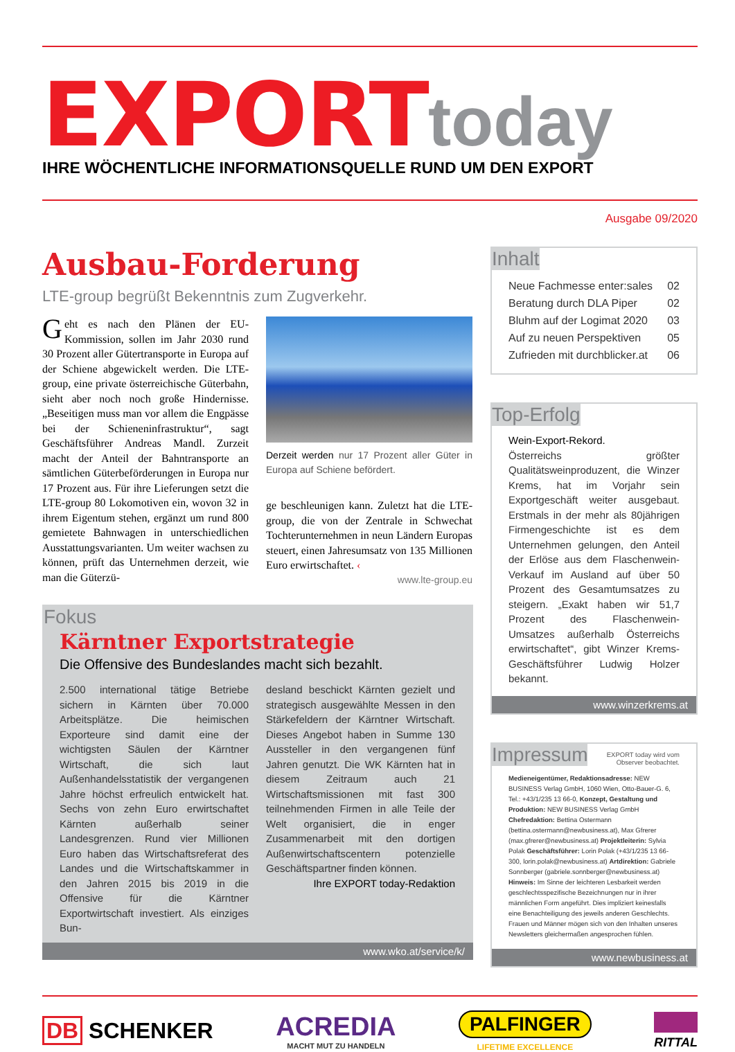EXPORT today
IHRE WÖCHENTLICHE INFORMATIONSQUELLE RUND UM DEN EXPORT
Ausgabe 09/2020
Ausbau-Forderung
LTE-group begrüßt Bekenntnis zum Zugverkehr.
Geht es nach den Plänen der EU-Kommission, sollen im Jahr 2030 rund 30 Prozent aller Gütertransporte in Europa auf der Schiene abgewickelt werden. Die LTE-group, eine private österreichische Güterbahn, sieht aber noch noch große Hindernisse. „Beseitigen muss man vor allem die Engpässe bei der Schieneninfrastruktur“, sagt Geschäftsführer Andreas Mandl. Zurzeit macht der Anteil der Bahntransporte an sämtlichen Güterbeförderungen in Europa nur 17 Prozent aus. Für ihre Lieferungen setzt die LTE-group 80 Lokomotiven ein, wovon 32 in ihrem Eigentum stehen, ergänzt um rund 800 gemietete Bahnwagen in unterschiedlichen Ausstattungsvarianten. Um weiter wachsen zu können, prüft das Unternehmen derzeit, wie man die Güterzü-
Derzeit werden nur 17 Prozent aller Güter in Europa auf Schiene befördert.
ge beschleunigen kann. Zuletzt hat die LTE-group, die von der Zentrale in Schwechat Tochterunternehmen in neun Ländern Europas steuert, einen Jahresumsatz von 135 Millionen Euro erwirtschaftet. ‹
www.lte-group.eu
Fokus
Kärntner Exportstrategie
Die Offensive des Bundeslandes macht sich bezahlt.
2.500 international tätige Betriebe sichern in Kärnten über 70.000 Arbeitsplätze. Die heimischen Exporteure sind damit eine der wichtigsten Säulen der Kärntner Wirtschaft, die sich laut Außenhandelsstatistik der vergangenen Jahre höchst erfreulich entwickelt hat. Sechs von zehn Euro erwirtschaftet Kärnten außerhalb seiner Landesgrenzen. Rund vier Millionen Euro haben das Wirtschaftsreferat des Landes und die Wirtschaftskammer in den Jahren 2015 bis 2019 in die Offensive für die Kärntner Exportwirtschaft investiert. Als einziges Bun-
desland beschickt Kärnten gezielt und strategisch ausgewählte Messen in den Stärkefeldern der Kärntner Wirtschaft. Dieses Angebot haben in Summe 130 Aussteller in den vergangenen fünf Jahren genutzt. Die WK Kärnten hat in diesem Zeitraum auch 21 Wirtschaftsmissionen mit fast 300 teilnehmenden Firmen in alle Teile der Welt organisiert, die in enger Zusammenarbeit mit den dortigen Außenwirtschaftscentern potenzielle Geschäftspartner finden können.
Ihre EXPORT today-Redaktion
www.wko.at/service/k/
Inhalt
Neue Fachmesse enter:sales 02
Beratung durch DLA Piper 02
Bluhm auf der Logimat 2020 03
Auf zu neuen Perspektiven 05
Zufrieden mit durchblicker.at 06
Top-Erfolg
Wein-Export-Rekord.
Österreichs größter Qualitätsweinproduzent, die Winzer Krems, hat im Vorjahr sein Exportgeschäft weiter ausgebaut. Erstmals in der mehr als 80jährigen Firmengeschichte ist es dem Unternehmen gelungen, den Anteil der Erlöse aus dem Flaschenwein-Verkauf im Ausland auf über 50 Prozent des Gesamtumsatzes zu steigern. „Exakt haben wir 51,7 Prozent des Flaschenwein-Umsatzes außerhalb Österreichs erwirtschaftet“, gibt Winzer Krems-Geschäftsführer Ludwig Holzer bekannt.
www.winzerkrems.at
Impressum
EXPORT today wird vom
Observer beobachtet.
Medieneigentümer, Redaktionsadresse: NEW BUSINESS Verlag GmbH, 1060 Wien, Otto-Bauer-G. 6, Tel.: +43/1/235 13 66-0, Konzept, Gestaltung und Produktion: NEW BUSINESS Verlag GmbH Chefredaktion: Bettina Ostermann (bettina.ostermann@newbusiness.at), Max Gfrerer (max.gfrerer@newbusiness.at) Projektleiterin: Sylvia Polak Geschäftsführer: Lorin Polak (+43/1/235 13 66-300, lorin.polak@newbusiness.at) Artdirektion: Gabriele Sonnberger (gabriele.sonnberger@newbusiness.at) Hinweis: Im Sinne der leichteren Lesbarkeit werden geschlechtsspezifische Bezeichnungen nur in ihrer männlichen Form angeführt. Dies impliziert keinesfalls eine Benachteiligung des jeweils anderen Geschlechts. Frauen und Männer mögen sich von den Inhalten unseres Newsletters gleichermaßen angesprochen fühlen.
www.newbusiness.at
DB SCHENKER
ACREDIA
MACHT MUT ZU HANDELN
PALFINGER
LIFETIME EXCELLENCE
RITTAL